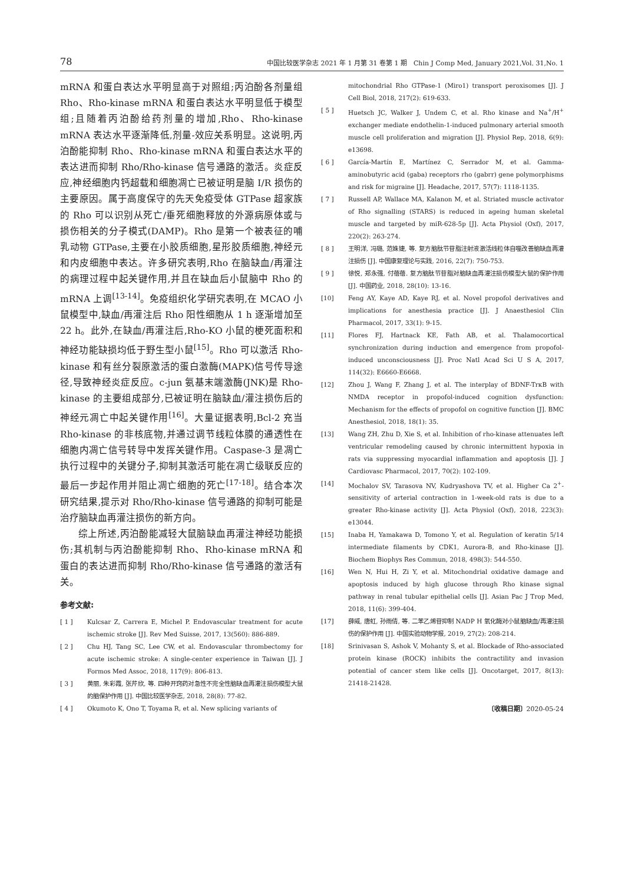78 中国比较医学杂志 2021 年 1 月第 31 卷第 1 期　Chin J Comp Med, January 2021,Vol. 31,No. 1
mRNA 和蛋白表达水平明显高于对照组;丙泊酚各剂量组 Rho、Rho-kinase mRNA 和蛋白表达水平明显低于模型组;且随着丙泊酚给药剂量的增加,Rho、Rho-kinase mRNA 表达水平逐渐降低,剂量-效应关系明显。这说明,丙泊酚能抑制 Rho、Rho-kinase mRNA 和蛋白表达水平的表达进而抑制 Rho/Rho-kinase 信号通路的激活。炎症反应,神经细胞内钙超载和细胞凋亡已被证明是脑 I/R 损伤的主要原因。属于高度保守的先天免疫受体 GTPase 超家族的 Rho 可以识别从死亡/垂死细胞释放的外源病原体或与损伤相关的分子模式(DAMP)。Rho 是第一个被表征的哺乳动物 GTPase,主要在小胶质细胞,星形胶质细胞,神经元和内皮细胞中表达。许多研究表明,Rho 在脑缺血/再灌注的病理过程中起关键作用,并且在缺血后小鼠脑中 Rho 的 mRNA 上调<sup>[13-14]</sup>。免疫组织化学研究表明,在 MCAO 小鼠模型中,缺血/再灌注后 Rho 阳性细胞从 1 h 逐渐增加至 22 h。此外,在缺血/再灌注后,Rho-KO 小鼠的梗死面积和神经功能缺损均低于野生型小鼠<sup>[15]</sup>。Rho 可以激活 Rho-kinase 和有丝分裂原激活的蛋白激酶(MAPK)信号传导途径,导致神经炎症反应。c-jun 氨基末端激酶(JNK)是 Rho-kinase 的主要组成部分,已被证明在脑缺血/灌注损伤后的神经元凋亡中起关键作用<sup>[16]</sup>。大量证据表明,Bcl-2 充当 Rho-kinase 的非核底物,并通过调节线粒体膜的通透性在细胞内凋亡信号转导中发挥关键作用。Caspase-3 是凋亡执行过程中的关键分子,抑制其激活可能在凋亡级联反应的最后一步起作用并阻止凋亡细胞的死亡<sup>[17-18]</sup>。结合本次研究结果,提示对 Rho/Rho-kinase 信号通路的抑制可能是治疗脑缺血再灌注损伤的新方向。
综上所述,丙泊酚能减轻大鼠脑缺血再灌注神经功能损伤;其机制与丙泊酚能抑制 Rho、Rho-kinase mRNA 和蛋白的表达进而抑制 Rho/Rho-kinase 信号通路的激活有关。
参考文献:
[ 1 ] Kulcsar Z, Carrera E, Michel P. Endovascular treatment for acute ischemic stroke [J]. Rev Med Suisse, 2017, 13(560): 886-889.
[ 2 ] Chu HJ, Tang SC, Lee CW, et al. Endovascular thrombectomy for acute ischemic stroke: A single-center experience in Taiwan [J]. J Formos Med Assoc, 2018, 117(9): 806-813.
[ 3 ] 黄丽, 朱彩霞, 张芹欣, 等. 四种开窍药对急性不完全性脑缺血再灌注损伤模型大鼠的脑保护作用 [J]. 中国比较医学杂志, 2018, 28(8): 77-82.
[ 4 ] Okumoto K, Ono T, Toyama R, et al. New splicing variants of
mitochondrial Rho GTPase-1 (Miro1) transport peroxisomes [J]. J Cell Biol, 2018, 217(2): 619-633.
[ 5 ] Huetsch JC, Walker J, Undem C, et al. Rho kinase and Na<sup>+</sup>/H<sup>+</sup> exchanger mediate endothelin-1-induced pulmonary arterial smooth muscle cell proliferation and migration [J]. Physiol Rep, 2018, 6(9): e13698.
[ 6 ] García-Martín E, Martínez C, Serrador M, et al. Gamma-aminobutyric acid (gaba) receptors rho (gabrr) gene polymorphisms and risk for migraine [J]. Headache, 2017, 57(7): 1118-1135.
[ 7 ] Russell AP, Wallace MA, Kalanon M, et al. Striated muscle activator of Rho signalling (STARS) is reduced in ageing human skeletal muscle and targeted by miR-628-5p [J]. Acta Physiol (Oxf), 2017, 220(2): 263-274.
[ 8 ] 王明洋, 冯璐, 范姝婕, 等. 复方脑肽节苷脂注射液激活线粒体自噬改善脑缺血再灌注损伤 [J]. 中国康复理论与实践, 2016, 22(7): 750-753.
[ 9 ] 徐悦, 郑永强, 付蓓蓓. 复方脑肽节苷脂对脑缺血再灌注损伤模型大鼠的保护作用 [J]. 中国药业, 2018, 28(10): 13-16.
[10] Feng AY, Kaye AD, Kaye RJ, et al. Novel propofol derivatives and implications for anesthesia practice [J]. J Anaesthesiol Clin Pharmacol, 2017, 33(1): 9-15.
[11] Flores FJ, Hartnack KE, Fath AB, et al. Thalamocortical synchronization during induction and emergence from propofol-induced unconsciousness [J]. Proc Natl Acad Sci U S A, 2017, 114(32): E6660-E6668.
[12] Zhou J, Wang F, Zhang J, et al. The interplay of BDNF-TrκB with NMDA receptor in propofol-induced cognition dysfunction: Mechanism for the effects of propofol on cognitive function [J]. BMC Anesthesiol, 2018, 18(1): 35.
[13] Wang ZH, Zhu D, Xie S, et al. Inhibition of rho-kinase attenuates left ventricular remodeling caused by chronic intermittent hypoxia in rats via suppressing myocardial inflammation and apoptosis [J]. J Cardiovasc Pharmacol, 2017, 70(2): 102-109.
[14] Mochalov SV, Tarasova NV, Kudryashova TV, et al. Higher Ca 2<sup>+</sup>-sensitivity of arterial contraction in 1-week-old rats is due to a greater Rho-kinase activity [J]. Acta Physiol (Oxf), 2018, 223(3): e13044.
[15] Inaba H, Yamakawa D, Tomono Y, et al. Regulation of keratin 5/14 intermediate filaments by CDK1, Aurora-B, and Rho-kinase [J]. Biochem Biophys Res Commun, 2018, 498(3): 544-550.
[16] Wen N, Hui H, Zi Y, et al. Mitochondrial oxidative damage and apoptosis induced by high glucose through Rho kinase signal pathway in renal tubular epithelial cells [J]. Asian Pac J Trop Med, 2018, 11(6): 399-404.
[17] 薛威, 唐虹, 孙雨倩, 等. 二苯乙烯苷抑制 NADP H 氧化酶对小鼠脑缺血/再灌注损伤的保护作用 [J]. 中国实验动物学报, 2019, 27(2): 208-214.
[18] Srinivasan S, Ashok V, Mohanty S, et al. Blockade of Rho-associated protein kinase (ROCK) inhibits the contractility and invasion potential of cancer stem like cells [J]. Oncotarget, 2017, 8(13): 21418-21428.
〔收稿日期〕2020-05-24